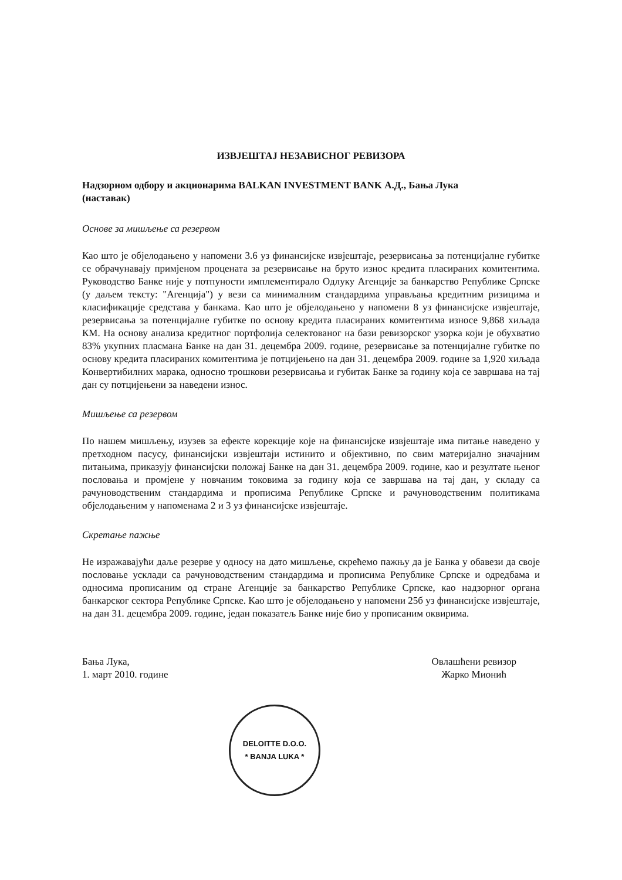ИЗВЈЕШТАЈ НЕЗАВИСНОГ РЕВИЗОРА
Надзорном одбору и акционарима BALKAN INVESTMENT BANK А.Д., Бања Лука
(наставак)
Основе за мишљење са резервом
Као што је објелодањено у напомени 3.6 уз финансијске извјештаје, резервисања за потенцијалне губитке се обрачунавају примјеном процената за резервисање на бруто износ кредита пласираних комитентима. Руководство Банке није у потпуности имплементирало Одлуку Агенције за банкарство Републике Српске (у даљем тексту: "Агенција") у вези са минималним стандардима управљања кредитним ризицима и класификације средстава у банкама. Као што је објелодањено у напомени 8 уз финансијске извјештаје, резервисања за потенцијалне губитке по основу кредита пласираних комитентима износе 9,868 хиљада КМ. На основу анализа кредитног портфолија селектованог на бази ревизорског узорка који је обухватио 83% укупних пласмана Банке на дан 31. децембра 2009. године, резервисање за потенцијалне губитке по основу кредита пласираних комитентима је потцијењено на дан 31. децембра 2009. године за 1,920 хиљада Конвертибилних марака, односно трошкови резервисања и губитак Банке за годину која се завршава на тај дан су потцијењени за наведени износ.
Мишљење са резервом
По нашем мишљењу, изузев за ефекте корекције које на финансијске извјештаје има питање наведено у претходном пасусу, финансијски извјештаји истинито и објективно, по свим материјално значајним питањима, приказују финансијски положај Банке на дан 31. децембра 2009. године, као и резултате њеног пословања и промјене у новчаним токовима за годину која се завршава на тај дан, у складу са рачуноводственим стандардима и прописима Републике Српске и рачуноводственим политикама објелодањеним у напоменама 2 и 3 уз финансијске извјештаје.
Скретање пажње
Не изражавајући даље резерве у односу на дато мишљење, скрећемо пажњу да је Банка у обавези да своје пословање усклади са рачуноводственим стандардима и прописима Републике Српске и одредбама и односима прописаним од стране Агенције за банкарство Републике Српске, као надзорног органа банкарског сектора Републике Српске. Као што је објелодањено у напомени 25б уз финансијске извјештаје, на дан 31. децембра 2009. године, један показатељ Банке није био у прописаним оквирима.
Бања Лука,
1. март 2010. године
Овлашћени ревизор
Жарко Мионић
DELOITTE D.O.O.
* BANJA LUKA *